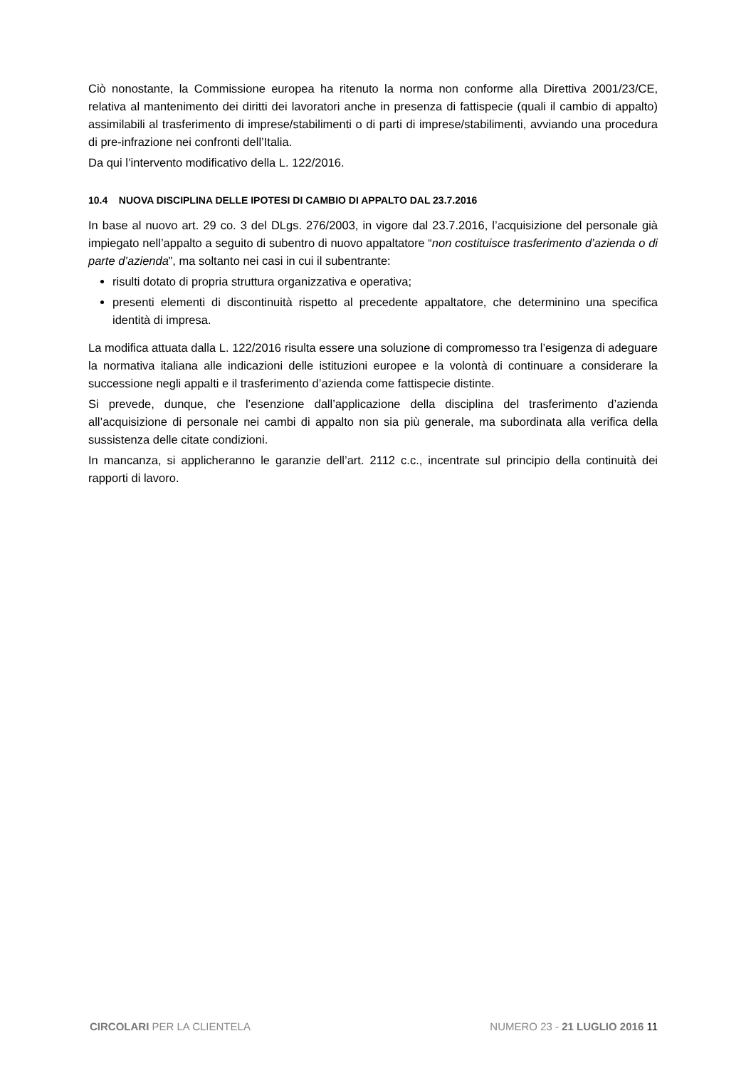Ciò nonostante, la Commissione europea ha ritenuto la norma non conforme alla Direttiva 2001/23/CE, relativa al mantenimento dei diritti dei lavoratori anche in presenza di fattispecie (quali il cambio di appalto) assimilabili al trasferimento di imprese/stabilimenti o di parti di imprese/stabilimenti, avviando una procedura di pre-infrazione nei confronti dell’Italia.
Da qui l’intervento modificativo della L. 122/2016.
10.4 NUOVA DISCIPLINA DELLE IPOTESI DI CAMBIO DI APPALTO DAL 23.7.2016
In base al nuovo art. 29 co. 3 del DLgs. 276/2003, in vigore dal 23.7.2016, l’acquisizione del personale già impiegato nell’appalto a seguito di subentro di nuovo appaltatore “non costituisce trasferimento d’azienda o di parte d’azienda”, ma soltanto nei casi in cui il subentrante:
risulti dotato di propria struttura organizzativa e operativa;
presenti elementi di discontinuità rispetto al precedente appaltatore, che determinino una specifica identità di impresa.
La modifica attuata dalla L. 122/2016 risulta essere una soluzione di compromesso tra l’esigenza di adeguare la normativa italiana alle indicazioni delle istituzioni europee e la volontà di continuare a considerare la successione negli appalti e il trasferimento d’azienda come fattispecie distinte.
Si prevede, dunque, che l’esenzione dall’applicazione della disciplina del trasferimento d’azienda all’acquisizione di personale nei cambi di appalto non sia più generale, ma subordinata alla verifica della sussistenza delle citate condizioni.
In mancanza, si applicheranno le garanzie dell’art. 2112 c.c., incentrate sul principio della continuità dei rapporti di lavoro.
CIRCOLARI PER LA CLIENTELA NUMERO 23 - 21 LUGLIO 2016 11